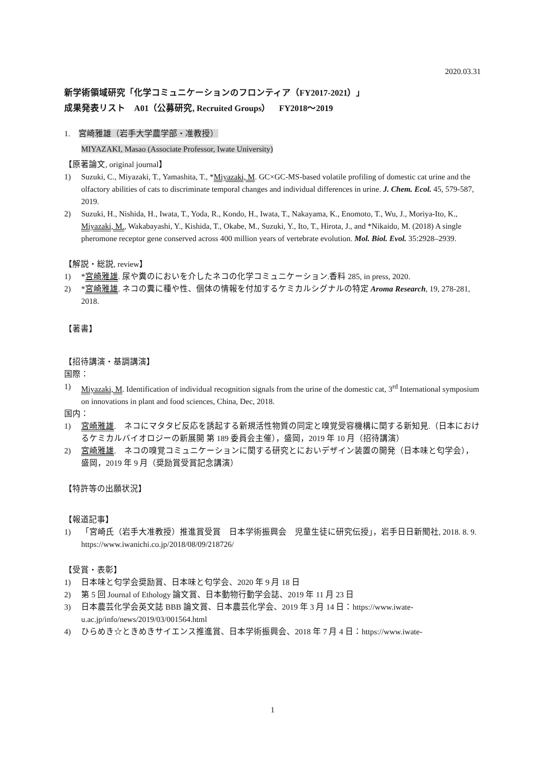2020.03.31
新学術領域研究「化学コミュニケーションのフロンティア（FY2017-2021）」
成果発表リスト　A01（公募研究, Recruited Groups）　FY2018～2019
1.　宮崎雅雄（岩手大学農学部・准教授）
MIYAZAKI, Masao (Associate Professor, Iwate University)
【原著論文, original journal】
1) Suzuki, C., Miyazaki, T., Yamashita, T., *Miyazaki, M. GC×GC-MS-based volatile profiling of domestic cat urine and the olfactory abilities of cats to discriminate temporal changes and individual differences in urine. J. Chem. Ecol. 45, 579-587, 2019.
2) Suzuki, H., Nishida, H., Iwata, T., Yoda, R., Kondo, H., Iwata, T., Nakayama, K., Enomoto, T., Wu, J., Moriya-Ito, K., Miyazaki, M., Wakabayashi, Y., Kishida, T., Okabe, M., Suzuki, Y., Ito, T., Hirota, J., and *Nikaido, M. (2018) A single pheromone receptor gene conserved across 400 million years of vertebrate evolution. Mol. Biol. Evol. 35:2928–2939.
【解説・総説, review】
1) *宮崎雅雄. 尿や糞のにおいを介したネコの化学コミュニケーション.香料 285, in press, 2020.
2) *宮崎雅雄. ネコの糞に種や性、個体の情報を付加するケミカルシグナルの特定 Aroma Research, 19, 278-281, 2018.
【著書】
【招待講演・基調講演】
国際：
1) Miyazaki, M. Identification of individual recognition signals from the urine of the domestic cat, 3<sup>rd</sup> International symposium on innovations in plant and food sciences, China, Dec, 2018.
国内：
1) 宮崎雅雄.　ネコにマタタビ反応を誘起する新規活性物質の同定と嗅覚受容機構に関する新知見.（日本におけるケミカルバイオロジーの新展開 第 189 委員会主催），盛岡，2019 年 10 月（招待講演）
2) 宮崎雅雄.　ネコの嗅覚コミュニケーションに関する研究とにおいデザイン装置の開発（日本味と匂学会），盛岡，2019 年 9 月（奨励賞受賞記念講演）
【特許等の出願状況】
【報道記事】
1) 「宮崎氏（岩手大准教授）推進賞受賞　日本学術振興会　児童生徒に研究伝授」，岩手日日新聞社, 2018. 8. 9. https://www.iwanichi.co.jp/2018/08/09/218726/
【受賞・表彰】
1) 日本味と匂学会奨励賞、日本味と匂学会、2020 年 9 月 18 日
2) 第 5 回 Journal of Ethology 論文賞、日本動物行動学会誌、2019 年 11 月 23 日
3) 日本農芸化学会英文誌 BBB 論文賞、日本農芸化学会、2019 年 3 月 14 日：https://www.iwate-u.ac.jp/info/news/2019/03/001564.html
4) ひらめき☆ときめきサイエンス推進賞、日本学術振興会、2018 年 7 月 4 日：https://www.iwate-
1